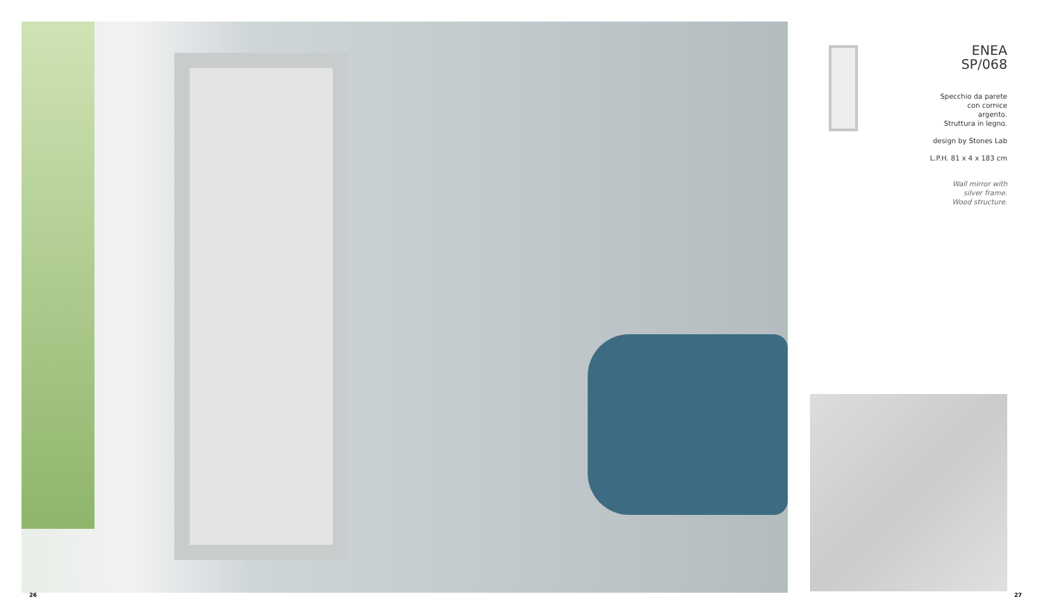ENEA
SP/068
Specchio da parete
con cornice
argento.
Struttura in legno.
design by Stones Lab
L.P.H. 81 x 4 x 183 cm
Wall mirror with
silver frame.
Wood structure.
26 27